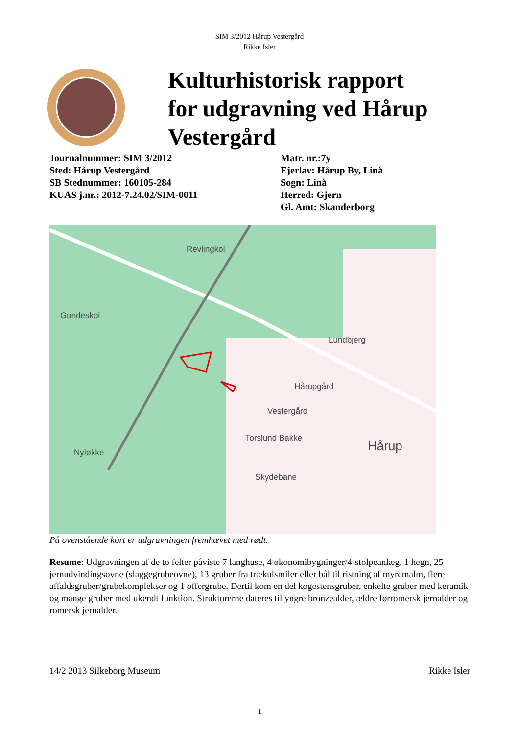SIM 3/2012 Hårup Vestergård
Rikke Isler
Kulturhistorisk rapport
for udgravning ved Hårup
Vestergård
Journalnummer: SIM 3/2012
Sted: Hårup Vestergård
SB Stednummer: 160105-284
KUAS j.nr.: 2012-7.24.02/SIM-0011
Matr. nr.:7y
Ejerlav: Hårup By, Linå
Sogn: Linå
Herred: Gjern
Gl. Amt: Skanderborg
Revlingkol
Gundeskol
Lundbjerg
Hårupgård
Vestergård
Torslund Bakke
Hårup
Nyløkke
Skydebane
På ovenstående kort er udgravningen fremhævet med rødt.
Resume: Udgravningen af de to felter påviste 7 langhuse, 4 økonomibygninger/4-stolpeanlæg, 1 hegn, 25 jernudvindingsovne (slaggegrubeovne), 13 gruber fra trækulsmiler eller bål til ristning af myremalm, flere affaldsgruber/grubekomplekser og 1 offergrube. Dertil kom en del kogestensgruber, enkelte gruber med keramik og mange gruber med ukendt funktion. Strukturerne dateres til yngre bronzealder, ældre førromersk jernalder og romersk jernalder.
14/2 2013 Silkeborg Museum Rikke Isler
1